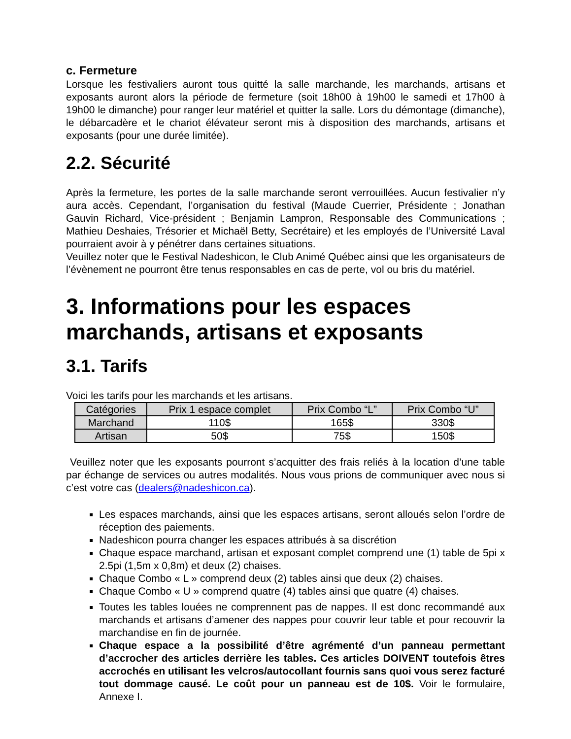c. Fermeture
Lorsque les festivaliers auront tous quitté la salle marchande, les marchands, artisans et exposants auront alors la période de fermeture (soit 18h00 à 19h00 le samedi et 17h00 à 19h00 le dimanche) pour ranger leur matériel et quitter la salle. Lors du démontage (dimanche), le débarcadère et le chariot élévateur seront mis à disposition des marchands, artisans et exposants (pour une durée limitée).
2.2. Sécurité
Après la fermeture, les portes de la salle marchande seront verrouillées. Aucun festivalier n’y aura accès. Cependant, l’organisation du festival (Maude Cuerrier, Présidente ; Jonathan Gauvin Richard, Vice-président ; Benjamin Lampron, Responsable des Communications ; Mathieu Deshaies, Trésorier et Michaël Betty, Secrétaire) et les employés de l’Université Laval pourraient avoir à y pénétrer dans certaines situations.
Veuillez noter que le Festival Nadeshicon, le Club Animé Québec ainsi que les organisateurs de l’évènement ne pourront être tenus responsables en cas de perte, vol ou bris du matériel.
3. Informations pour les espaces marchands, artisans et exposants
3.1. Tarifs
Voici les tarifs pour les marchands et les artisans.
| Catégories | Prix 1 espace complet | Prix Combo “L” | Prix Combo “U” |
| --- | --- | --- | --- |
| Marchand | 110$ | 165$ | 330$ |
| Artisan | 50$ | 75$ | 150$ |
Veuillez noter que les exposants pourront s’acquitter des frais reliés à la location d’une table par échange de services ou autres modalités. Nous vous prions de communiquer avec nous si c’est votre cas (dealers@nadeshicon.ca).
Les espaces marchands, ainsi que les espaces artisans, seront alloués selon l’ordre de réception des paiements.
Nadeshicon pourra changer les espaces attribués à sa discrétion
Chaque espace marchand, artisan et exposant complet comprend une (1) table de 5pi x 2.5pi (1,5m x 0,8m) et deux (2) chaises.
Chaque Combo « L » comprend deux (2) tables ainsi que deux (2) chaises.
Chaque Combo « U » comprend quatre (4) tables ainsi que quatre (4) chaises.
Toutes les tables louées ne comprennent pas de nappes. Il est donc recommandé aux marchands et artisans d’amener des nappes pour couvrir leur table et pour recouvrir la marchandise en fin de journée.
Chaque espace a la possibilité d’être agrémenté d’un panneau permettant d’accrocher des articles derrière les tables. Ces articles DOIVENT toutefois êtres accrochés en utilisant les velcros/autocollant fournis sans quoi vous serez facturé tout dommage causé. Le coût pour un panneau est de 10$. Voir le formulaire, Annexe I.